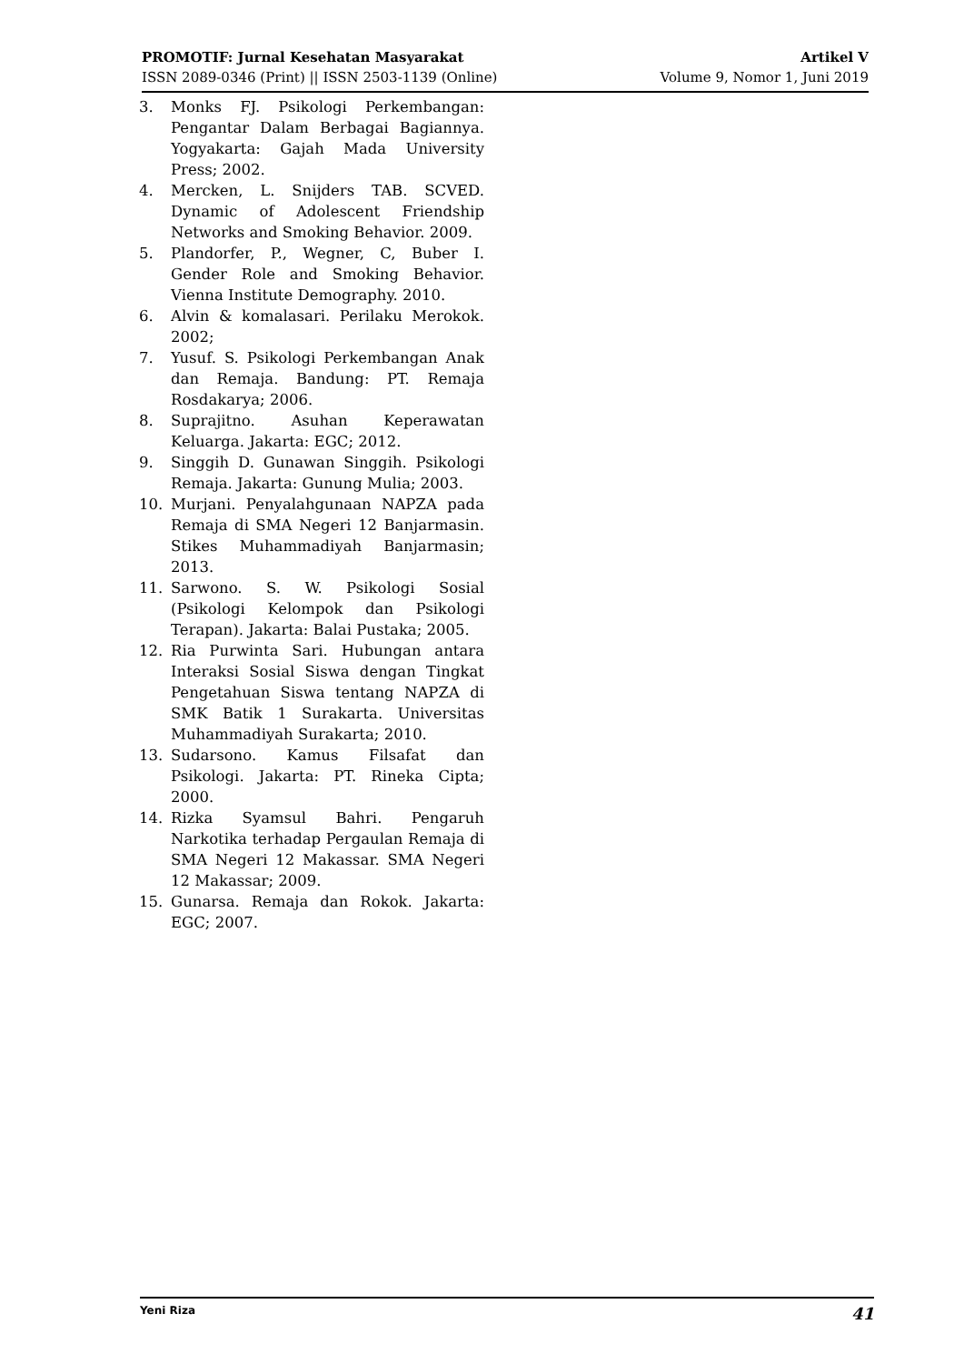PROMOTIF: Jurnal Kesehatan Masyarakat
ISSN 2089-0346 (Print) || ISSN 2503-1139 (Online)
Artikel V
Volume 9, Nomor 1, Juni 2019
3. Monks FJ. Psikologi Perkembangan: Pengantar Dalam Berbagai Bagiannya. Yogyakarta: Gajah Mada University Press; 2002.
4. Mercken, L. Snijders TAB. SCVED. Dynamic of Adolescent Friendship Networks and Smoking Behavior. 2009.
5. Plandorfer, P., Wegner, C, Buber I. Gender Role and Smoking Behavior. Vienna Institute Demography. 2010.
6. Alvin & komalasari. Perilaku Merokok. 2002;
7. Yusuf. S. Psikologi Perkembangan Anak dan Remaja. Bandung: PT. Remaja Rosdakarya; 2006.
8. Suprajitno. Asuhan Keperawatan Keluarga. Jakarta: EGC; 2012.
9. Singgih D. Gunawan Singgih. Psikologi Remaja. Jakarta: Gunung Mulia; 2003.
10. Murjani. Penyalahgunaan NAPZA pada Remaja di SMA Negeri 12 Banjarmasin. Stikes Muhammadiyah Banjarmasin; 2013.
11. Sarwono. S. W. Psikologi Sosial (Psikologi Kelompok dan Psikologi Terapan). Jakarta: Balai Pustaka; 2005.
12. Ria Purwinta Sari. Hubungan antara Interaksi Sosial Siswa dengan Tingkat Pengetahuan Siswa tentang NAPZA di SMK Batik 1 Surakarta. Universitas Muhammadiyah Surakarta; 2010.
13. Sudarsono. Kamus Filsafat dan Psikologi. Jakarta: PT. Rineka Cipta; 2000.
14. Rizka Syamsul Bahri. Pengaruh Narkotika terhadap Pergaulan Remaja di SMA Negeri 12 Makassar. SMA Negeri 12 Makassar; 2009.
15. Gunarsa. Remaja dan Rokok. Jakarta: EGC; 2007.
Yeni Riza 41